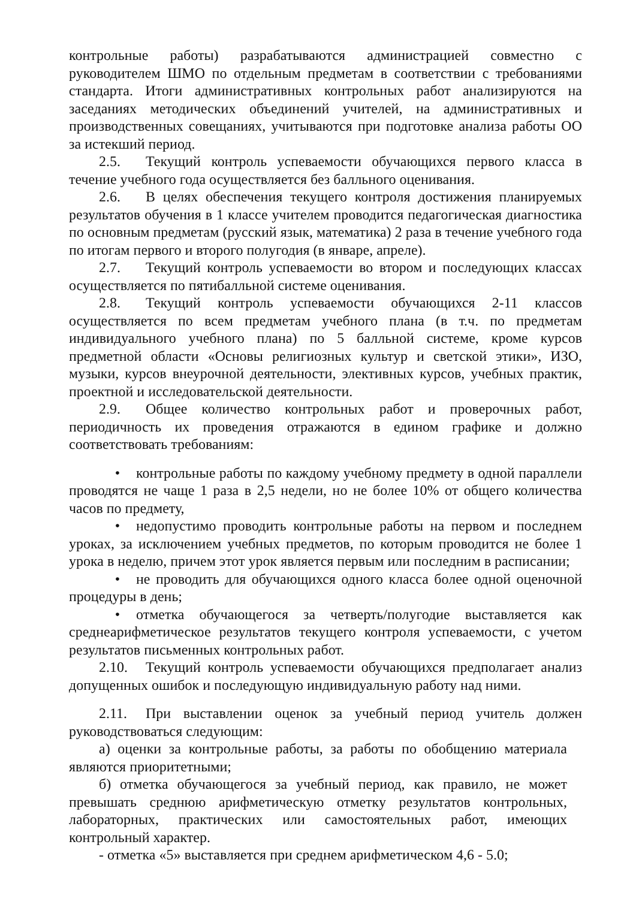контрольные работы) разрабатываются администрацией совместно с руководителем ШМО по отдельным предметам в соответствии с требованиями стандарта. Итоги административных контрольных работ анализируются на заседаниях методических объединений учителей, на административных и производственных совещаниях, учитываются при подготовке анализа работы ОО за истекший период.
2.5. Текущий контроль успеваемости обучающихся первого класса в течение учебного года осуществляется без балльного оценивания.
2.6. В целях обеспечения текущего контроля достижения планируемых результатов обучения в 1 классе учителем проводится педагогическая диагностика по основным предметам (русский язык, математика) 2 раза в течение учебного года по итогам первого и второго полугодия (в январе, апреле).
2.7. Текущий контроль успеваемости во втором и последующих классах осуществляется по пятибалльной системе оценивания.
2.8. Текущий контроль успеваемости обучающихся 2-11 классов осуществляется по всем предметам учебного плана (в т.ч. по предметам индивидуального учебного плана) по 5 балльной системе, кроме курсов предметной области «Основы религиозных культур и светской этики», ИЗО, музыки, курсов внеурочной деятельности, элективных курсов, учебных практик, проектной и исследовательской деятельности.
2.9. Общее количество контрольных работ и проверочных работ, периодичность их проведения отражаются в едином графике и должно соответствовать требованиям:
• контрольные работы по каждому учебному предмету в одной параллели проводятся не чаще 1 раза в 2,5 недели, но не более 10% от общего количества часов по предмету,
• недопустимо проводить контрольные работы на первом и последнем уроках, за исключением учебных предметов, по которым проводится не более 1 урока в неделю, причем этот урок является первым или последним в расписании;
• не проводить для обучающихся одного класса более одной оценочной процедуры в день;
• отметка обучающегося за четверть/полугодие выставляется как среднеарифметическое результатов текущего контроля успеваемости, с учетом результатов письменных контрольных работ.
2.10. Текущий контроль успеваемости обучающихся предполагает анализ допущенных ошибок и последующую индивидуальную работу над ними.
2.11. При выставлении оценок за учебный период учитель должен руководствоваться следующим:
а) оценки за контрольные работы, за работы по обобщению материала являются приоритетными;
б) отметка обучающегося за учебный период, как правило, не может превышать среднюю арифметическую отметку результатов контрольных, лабораторных, практических или самостоятельных работ, имеющих контрольный характер.
- отметка «5» выставляется при среднем арифметическом 4,6 - 5.0;